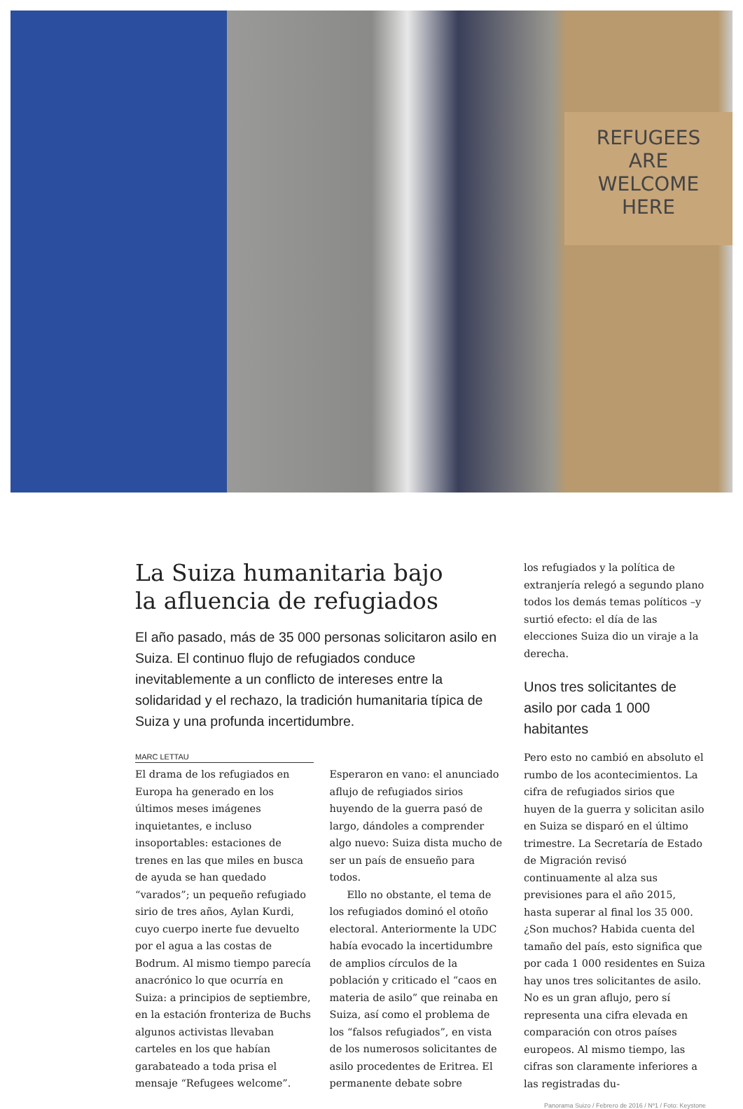REFUGEES
ARE
WELCOME
HERE
La Suiza humanitaria bajo
la afluencia de refugiados
El año pasado, más de 35 000 personas solicitaron asilo en Suiza. El continuo flujo de refugiados conduce inevitablemente a un conflicto de intereses entre la solidaridad y el rechazo, la tradición humanitaria típica de Suiza y una profunda incertidumbre.
MARC LETTAU
El drama de los refugiados en Europa ha generado en los últimos meses imágenes inquietantes, e incluso insoportables: estaciones de trenes en las que miles en busca de ayuda se han quedado “varados”; un pequeño refugiado sirio de tres años, Aylan Kurdi, cuyo cuerpo inerte fue devuelto por el agua a las costas de Bodrum. Al mismo tiempo parecía anacrónico lo que ocurría en Suiza: a principios de septiembre, en la estación fronteriza de Buchs algunos activistas llevaban carteles en los que habían garabateado a toda prisa el mensaje “Refugees welcome”.
Esperaron en vano: el anunciado aflujo de refugiados sirios huyendo de la guerra pasó de largo, dándoles a comprender algo nuevo: Suiza dista mucho de ser un país de ensueño para todos.
Ello no obstante, el tema de los refugiados dominó el otoño electoral. Anteriormente la UDC había evocado la incertidumbre de amplios círculos de la población y criticado el “caos en materia de asilo” que reinaba en Suiza, así como el problema de los “falsos refugiados”, en vista de los numerosos solicitantes de asilo procedentes de Eritrea. El permanente debate sobre
los refugiados y la política de extranjería relegó a segundo plano todos los demás temas políticos –y surtió efecto: el día de las elecciones Suiza dio un viraje a la derecha.
Unos tres solicitantes de asilo por cada 1 000 habitantes
Pero esto no cambió en absoluto el rumbo de los acontecimientos. La cifra de refugiados sirios que huyen de la guerra y solicitan asilo en Suiza se disparó en el último trimestre. La Secretaría de Estado de Migración revisó continuamente al alza sus previsiones para el año 2015, hasta superar al final los 35 000. ¿Son muchos? Habida cuenta del tamaño del país, esto significa que por cada 1 000 residentes en Suiza hay unos tres solicitantes de asilo. No es un gran aflujo, pero sí representa una cifra elevada en comparación con otros países europeos. Al mismo tiempo, las cifras son claramente inferiores a las registradas du-
Panorama Suizo / Febrero de 2016 / Nº1 / Foto: Keystone